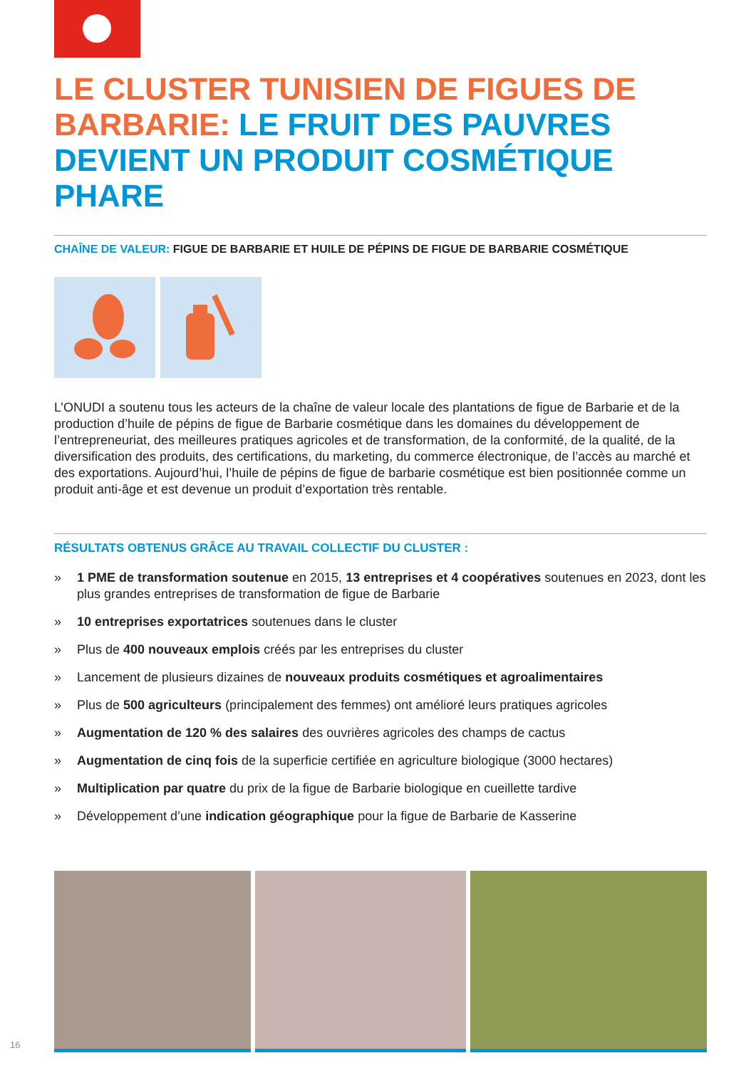LE CLUSTER TUNISIEN DE FIGUES DE BARBARIE: LE FRUIT DES PAUVRES DEVIENT UN PRODUIT COSMÉTIQUE PHARE
CHAÎNE DE VALEUR: FIGUE DE BARBARIE ET HUILE DE PÉPINS DE FIGUE DE BARBARIE COSMÉTIQUE
L’ONUDI a soutenu tous les acteurs de la chaîne de valeur locale des plantations de figue de Barbarie et de la production d’huile de pépins de figue de Barbarie cosmétique dans les domaines du développement de l’entrepreneuriat, des meilleures pratiques agricoles et de transformation, de la conformité, de la qualité, de la diversification des produits, des certifications, du marketing, du commerce électronique, de l’accès au marché et des exportations. Aujourd’hui, l’huile de pépins de figue de barbarie cosmétique est bien positionnée comme un produit anti-âge et est devenue un produit d’exportation très rentable.
RÉSULTATS OBTENUS GRÂCE AU TRAVAIL COLLECTIF DU CLUSTER :
» 1 PME de transformation soutenue en 2015, 13 entreprises et 4 coopératives soutenues en 2023, dont les plus grandes entreprises de transformation de figue de Barbarie
» 10 entreprises exportatrices soutenues dans le cluster
» Plus de 400 nouveaux emplois créés par les entreprises du cluster
» Lancement de plusieurs dizaines de nouveaux produits cosmétiques et agroalimentaires
» Plus de 500 agriculteurs (principalement des femmes) ont amélioré leurs pratiques agricoles
» Augmentation de 120 % des salaires des ouvrières agricoles des champs de cactus
» Augmentation de cinq fois de la superficie certifiée en agriculture biologique (3000 hectares)
» Multiplication par quatre du prix de la figue de Barbarie biologique en cueillette tardive
» Développement d’une indication géographique pour la figue de Barbarie de Kasserine
16